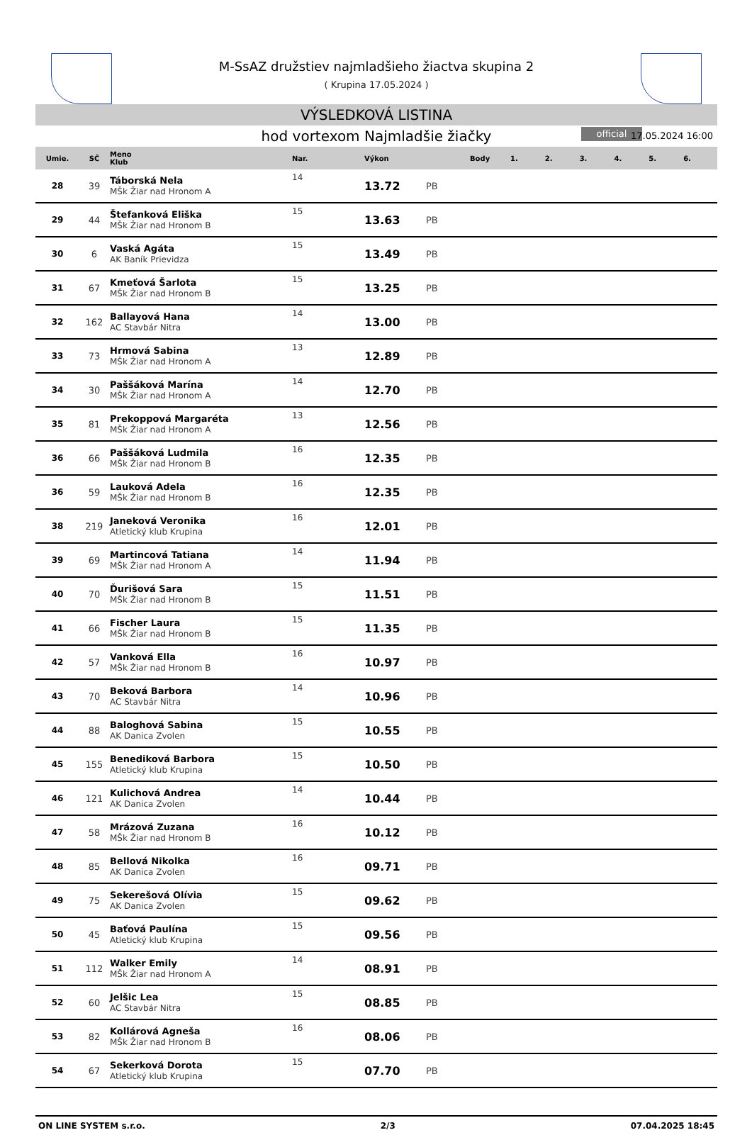M-SsAZ družstiev najmladšieho žiactva skupina 2
( Krupina 17.05.2024 )
VÝSLEDKOVÁ LISTINA
hod vortexom Najmladšie žiačky official 17.05.2024 16:00
| Umie. | SČ | Meno Klub | Nar. | Výkon | | Body | 1. | 2. | 3. | 4. | 5. | 6. |
| --- | --- | --- | --- | --- | --- | --- | --- | --- | --- | --- | --- | --- |
| 28 | 39 | Táborská Nela MŠk Žiar nad Hronom A | 14 | 13.72 | PB | | | | | | | |
| 29 | 44 | Štefanková Eliška MŠk Žiar nad Hronom B | 15 | 13.63 | PB | | | | | | | |
| 30 | 6 | Vaská Agáta AK Baník Prievidza | 15 | 13.49 | PB | | | | | | | |
| 31 | 67 | Kmeťová Šarlota MŠk Žiar nad Hronom B | 15 | 13.25 | PB | | | | | | | |
| 32 | 162 | Ballayová Hana AC Stavbár Nitra | 14 | 13.00 | PB | | | | | | | |
| 33 | 73 | Hrmová Sabina MŠk Žiar nad Hronom A | 13 | 12.89 | PB | | | | | | | |
| 34 | 30 | Paššáková Marína MŠk Žiar nad Hronom A | 14 | 12.70 | PB | | | | | | | |
| 35 | 81 | Prekoppová Margaréta MŠk Žiar nad Hronom A | 13 | 12.56 | PB | | | | | | | |
| 36 | 66 | Paššáková Ludmila MŠk Žiar nad Hronom B | 16 | 12.35 | PB | | | | | | | |
| 36 | 59 | Lauková Adela MŠk Žiar nad Hronom B | 16 | 12.35 | PB | | | | | | | |
| 38 | 219 | Janeková Veronika Atletický klub Krupina | 16 | 12.01 | PB | | | | | | | |
| 39 | 69 | Martincová Tatiana MŠk Žiar nad Hronom A | 14 | 11.94 | PB | | | | | | | |
| 40 | 70 | Ďurišová Sara MŠk Žiar nad Hronom B | 15 | 11.51 | PB | | | | | | | |
| 41 | 66 | Fischer Laura MŠk Žiar nad Hronom B | 15 | 11.35 | PB | | | | | | | |
| 42 | 57 | Vanková Ella MŠk Žiar nad Hronom B | 16 | 10.97 | PB | | | | | | | |
| 43 | 70 | Beková Barbora AC Stavbár Nitra | 14 | 10.96 | PB | | | | | | | |
| 44 | 88 | Baloghová Sabina AK Danica Zvolen | 15 | 10.55 | PB | | | | | | | |
| 45 | 155 | Benediková Barbora Atletický klub Krupina | 15 | 10.50 | PB | | | | | | | |
| 46 | 121 | Kulichová Andrea AK Danica Zvolen | 14 | 10.44 | PB | | | | | | | |
| 47 | 58 | Mrázová Zuzana MŠk Žiar nad Hronom B | 16 | 10.12 | PB | | | | | | | |
| 48 | 85 | Bellová Nikolka AK Danica Zvolen | 16 | 09.71 | PB | | | | | | | |
| 49 | 75 | Sekerešová Olívia AK Danica Zvolen | 15 | 09.62 | PB | | | | | | | |
| 50 | 45 | Baťová Paulína Atletický klub Krupina | 15 | 09.56 | PB | | | | | | | |
| 51 | 112 | Walker Emily MŠk Žiar nad Hronom A | 14 | 08.91 | PB | | | | | | | |
| 52 | 60 | Jelšic Lea AC Stavbár Nitra | 15 | 08.85 | PB | | | | | | | |
| 53 | 82 | Kollárová Agneša MŠk Žiar nad Hronom B | 16 | 08.06 | PB | | | | | | | |
| 54 | 67 | Sekerková Dorota Atletický klub Krupina | 15 | 07.70 | PB | | | | | | | |
ON LINE SYSTEM s.r.o. 2/3 07.04.2025 18:45